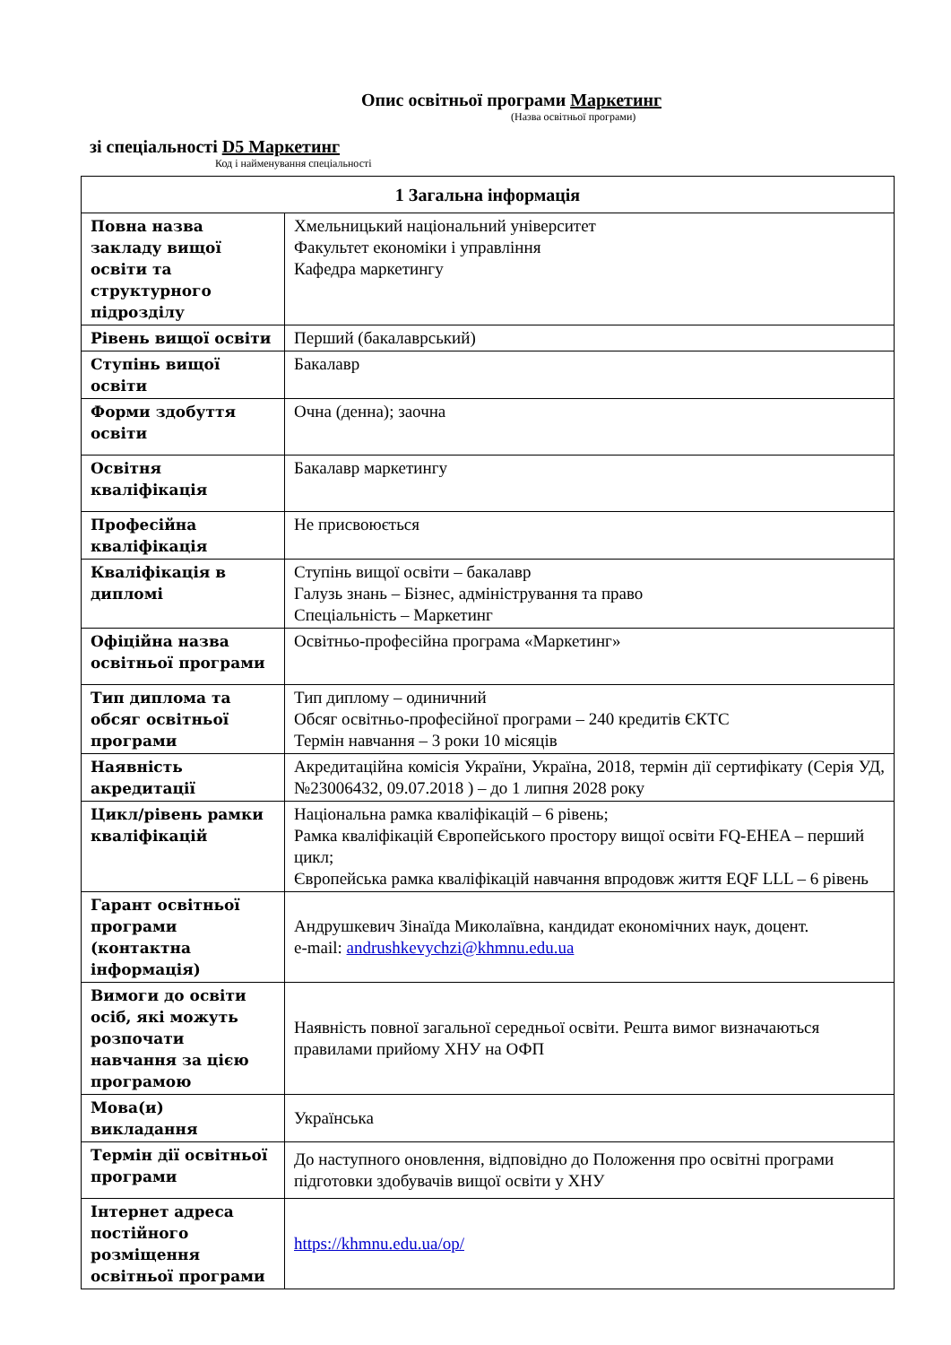Опис освітньої програми Маркетинг
(Назва освітньої програми)
зі спеціальності D5 Маркетинг
Код і найменування спеціальності
| 1 Загальна інформація | |
| --- | --- |
| Повна назва закладу вищої освіти та структурного підрозділу | Хмельницький національний університет Факультет економіки і управління Кафедра маркетингу |
| Рівень вищої освіти | Перший (бакалаврський) |
| Ступінь вищої освіти | Бакалавр |
| Форми здобуття освіти | Очна (денна); заочна |
| Освітня кваліфікація | Бакалавр маркетингу |
| Професійна кваліфікація | Не присвоюється |
| Кваліфікація в дипломі | Ступінь вищої освіти – бакалавр Галузь знань – Бізнес, адміністрування та право Спеціальність – Маркетинг |
| Офіційна назва освітньої програми | Освітньо-професійна програма «Маркетинг» |
| Тип диплома та обсяг освітньої програми | Тип диплому – одиничний Обсяг освітньо-професійної програми – 240 кредитів ЄКТС Термін навчання – 3 роки 10 місяців |
| Наявність акредитації | Акредитаційна комісія України, Україна, 2018, термін дії сертифікату (Серія УД, №23006432, 09.07.2018 ) – до 1 липня 2028 року |
| Цикл/рівень рамки кваліфікацій | Національна рамка кваліфікацій – 6 рівень; Рамка кваліфікацій Європейського простору вищої освіти FQ-EHEA – перший цикл; Європейська рамка кваліфікацій навчання впродовж життя EQF LLL – 6 рівень |
| Гарант освітньої програми (контактна інформація) | Андрушкевич Зінаїда Миколаївна, кандидат економічних наук, доцент. e-mail: andrushkevychzi@khmnu.edu.ua |
| Вимоги до освіти осіб, які можуть розпочати навчання за цією програмою | Наявність повної загальної середньої освіти. Решта вимог визначаються правилами прийому ХНУ на ОФП |
| Мова(и) викладання | Українська |
| Термін дії освітньої програми | До наступного оновлення, відповідно до Положення про освітні програми підготовки здобувачів вищої освіти у ХНУ |
| Інтернет адреса постійного розміщення освітньої програми | https://khmnu.edu.ua/op/ |